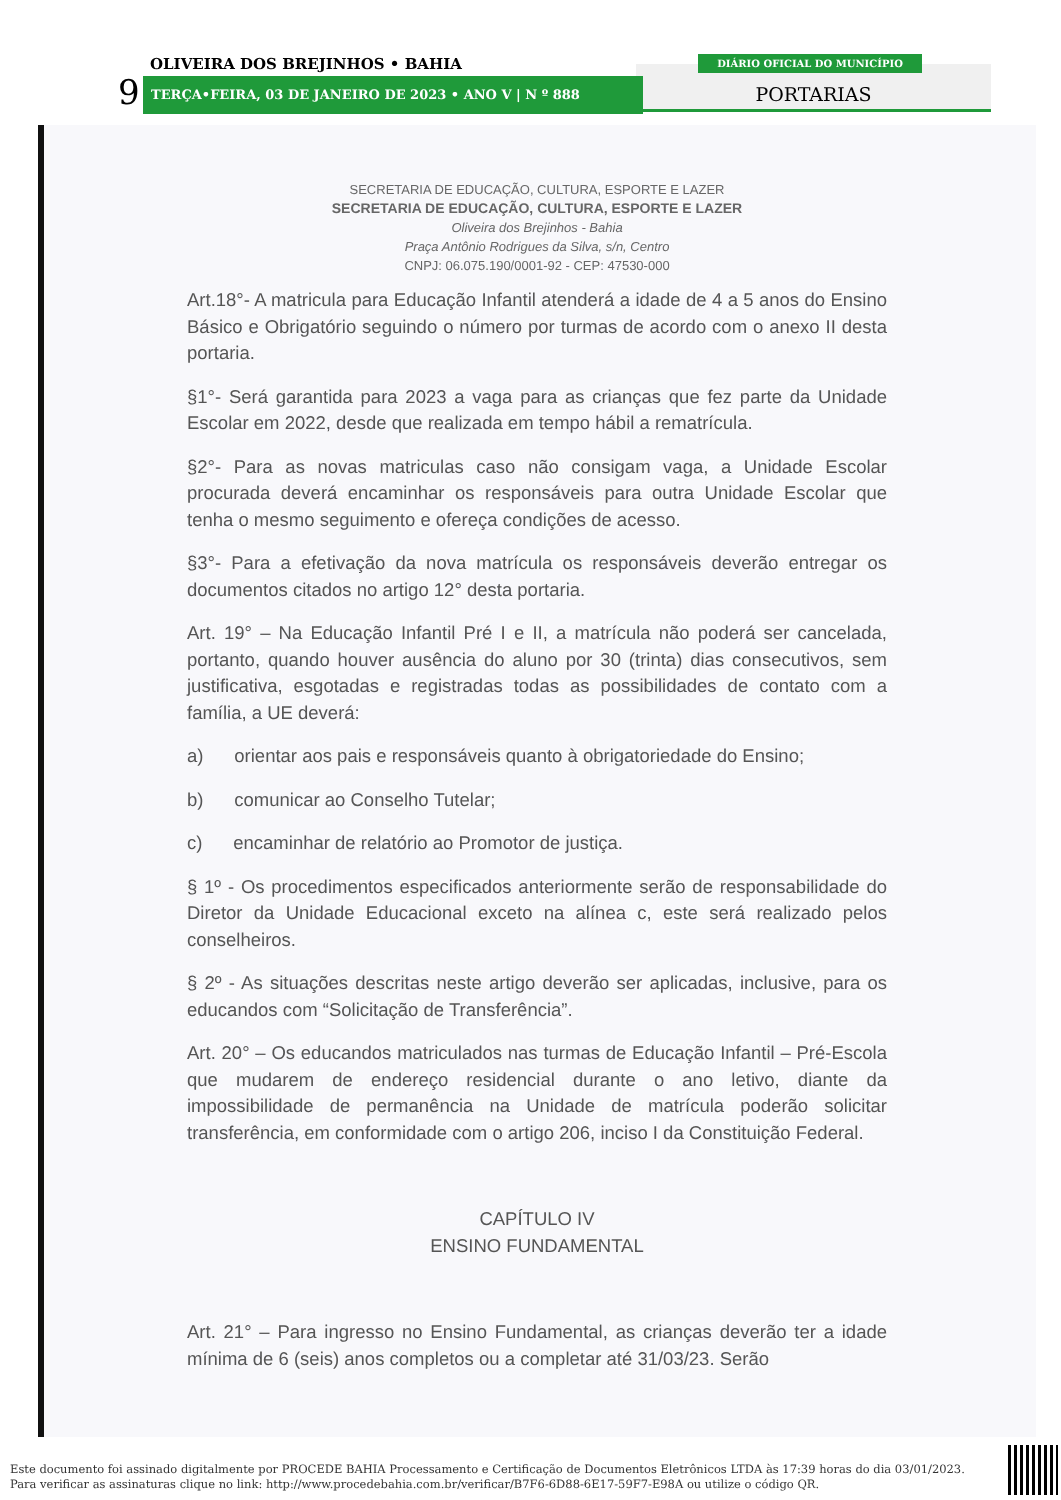OLIVEIRA DOS BREJINHOS • BAHIA
9 TERÇA•FEIRA, 03 DE JANEIRO DE 2023 • ANO V | N º 888
DIÁRIO OFICIAL DO MUNICÍPIO
PORTARIAS
SECRETARIA DE EDUCAÇÃO, CULTURA, ESPORTE E LAZER
SECRETARIA DE EDUCAÇÃO, CULTURA, ESPORTE E LAZER
Oliveira dos Brejinhos - Bahia
Praça Antônio Rodrigues da Silva, s/n, Centro
CNPJ: 06.075.190/0001-92 - CEP: 47530-000
Art.18°- A matricula para Educação Infantil atenderá a idade de 4 a 5 anos do Ensino Básico e Obrigatório seguindo o número por turmas de acordo com o anexo II desta portaria.
§1°- Será garantida para 2023 a vaga para as crianças que fez parte da Unidade Escolar em 2022, desde que realizada em tempo hábil a rematrícula.
§2°- Para as novas matriculas caso não consigam vaga, a Unidade Escolar procurada deverá encaminhar os responsáveis para outra Unidade Escolar que tenha o mesmo seguimento e ofereça condições de acesso.
§3°- Para a efetivação da nova matrícula os responsáveis deverão entregar os documentos citados no artigo 12° desta portaria.
Art. 19° – Na Educação Infantil Pré I e II, a matrícula não poderá ser cancelada, portanto, quando houver ausência do aluno por 30 (trinta) dias consecutivos, sem justificativa, esgotadas e registradas todas as possibilidades de contato com a família, a UE deverá:
a) orientar aos pais e responsáveis quanto à obrigatoriedade do Ensino;
b) comunicar ao Conselho Tutelar;
c) encaminhar de relatório ao Promotor de justiça.
§ 1º - Os procedimentos especificados anteriormente serão de responsabilidade do Diretor da Unidade Educacional exceto na alínea c, este será realizado pelos conselheiros.
§ 2º - As situações descritas neste artigo deverão ser aplicadas, inclusive, para os educandos com “Solicitação de Transferência”.
Art. 20° – Os educandos matriculados nas turmas de Educação Infantil – Pré-Escola que mudarem de endereço residencial durante o ano letivo, diante da impossibilidade de permanência na Unidade de matrícula poderão solicitar transferência, em conformidade com o artigo 206, inciso I da Constituição Federal.
CAPÍTULO IV
ENSINO FUNDAMENTAL
Art. 21° – Para ingresso no Ensino Fundamental, as crianças deverão ter a idade mínima de 6 (seis) anos completos ou a completar até 31/03/23. Serão
Este documento foi assinado digitalmente por PROCEDE BAHIA Processamento e Certificação de Documentos Eletrônicos LTDA às 17:39 horas do dia 03/01/2023.
Para verificar as assinaturas clique no link: http://www.procedebahia.com.br/verificar/B7F6-6D88-6E17-59F7-E98A ou utilize o código QR.